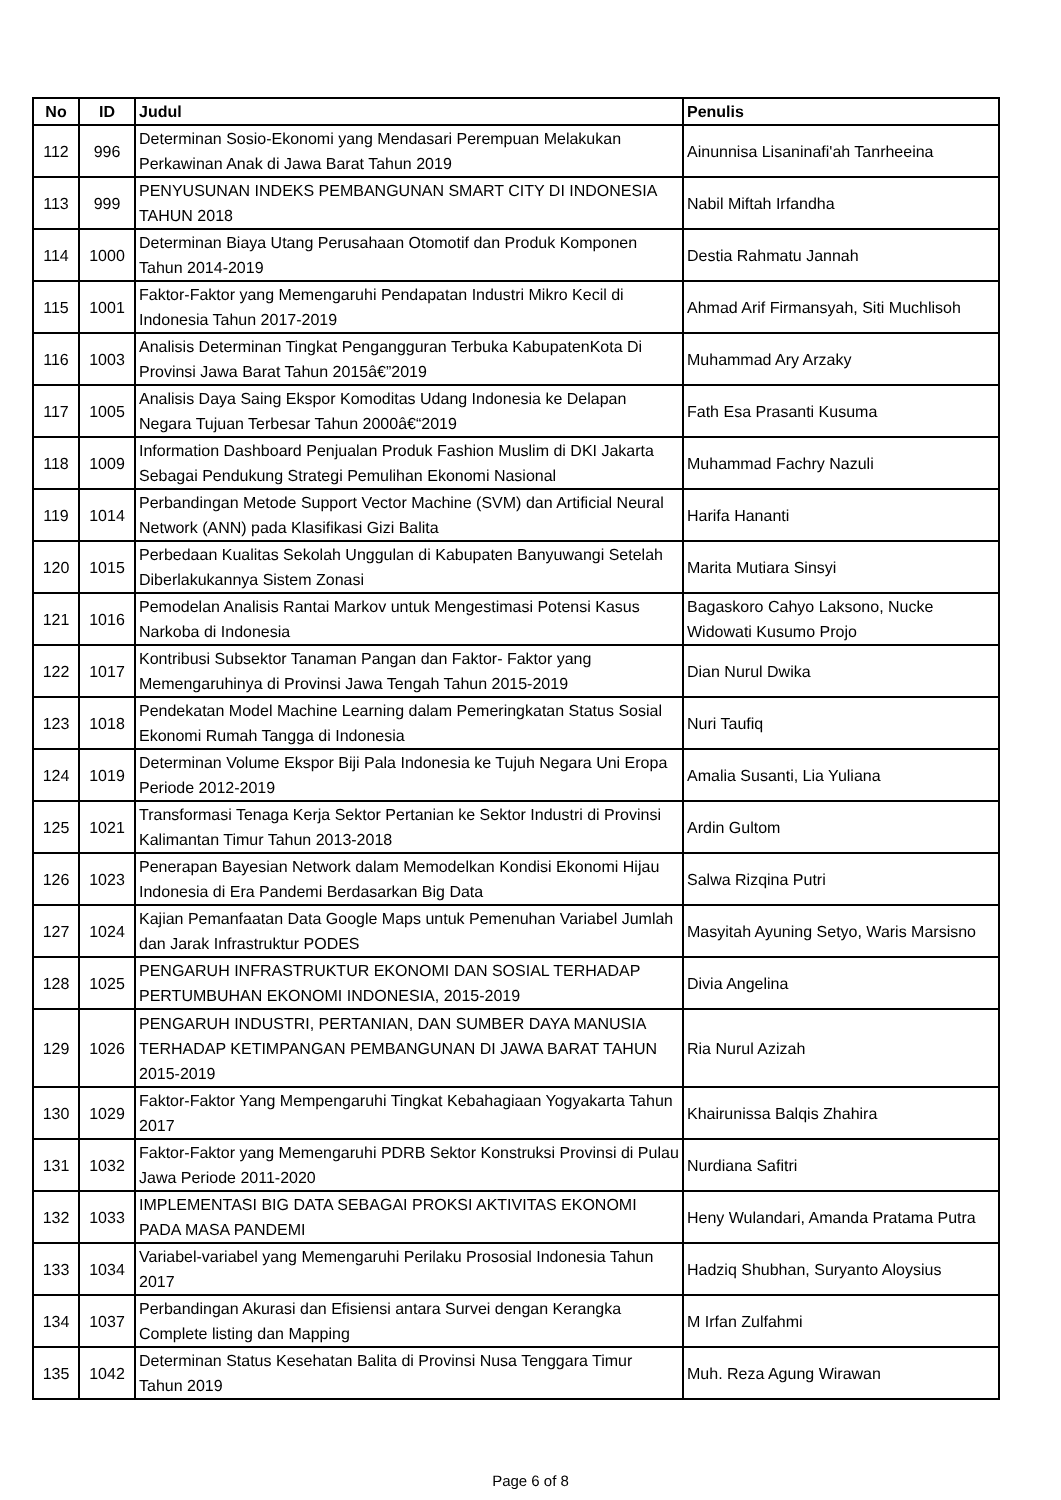| No | ID | Judul | Penulis |
| --- | --- | --- | --- |
| 112 | 996 | Determinan Sosio-Ekonomi yang Mendasari Perempuan Melakukan Perkawinan Anak di Jawa Barat Tahun 2019 | Ainunnisa Lisaninafi'ah Tanrheeina |
| 113 | 999 | PENYUSUNAN INDEKS PEMBANGUNAN SMART CITY DI INDONESIA TAHUN 2018 | Nabil Miftah Irfandha |
| 114 | 1000 | Determinan Biaya Utang Perusahaan Otomotif dan Produk Komponen Tahun 2014-2019 | Destia Rahmatu Jannah |
| 115 | 1001 | Faktor-Faktor yang Memengaruhi Pendapatan Industri Mikro Kecil di Indonesia Tahun 2017-2019 | Ahmad Arif Firmansyah, Siti Muchlisoh |
| 116 | 1003 | Analisis Determinan Tingkat Pengangguran Terbuka KabupatenKota Di Provinsi Jawa Barat Tahun 2015â€”2019 | Muhammad Ary Arzaky |
| 117 | 1005 | Analisis Daya Saing Ekspor Komoditas Udang Indonesia ke Delapan Negara Tujuan Terbesar Tahun 2000â€“2019 | Fath Esa Prasanti Kusuma |
| 118 | 1009 | Information Dashboard Penjualan Produk Fashion Muslim di DKI Jakarta Sebagai Pendukung Strategi Pemulihan Ekonomi Nasional | Muhammad Fachry Nazuli |
| 119 | 1014 | Perbandingan Metode Support Vector Machine (SVM) dan Artificial Neural Network (ANN) pada Klasifikasi Gizi Balita | Harifa Hananti |
| 120 | 1015 | Perbedaan Kualitas Sekolah Unggulan di Kabupaten Banyuwangi Setelah Diberlakukannya Sistem Zonasi | Marita Mutiara Sinsyi |
| 121 | 1016 | Pemodelan Analisis Rantai Markov untuk Mengestimasi Potensi Kasus Narkoba di Indonesia | Bagaskoro Cahyo Laksono, Nucke Widowati Kusumo Projo |
| 122 | 1017 | Kontribusi Subsektor Tanaman Pangan dan Faktor- Faktor yang Memengaruhinya di Provinsi Jawa Tengah Tahun 2015-2019 | Dian Nurul Dwika |
| 123 | 1018 | Pendekatan Model Machine Learning dalam Pemeringkatan Status Sosial Ekonomi Rumah Tangga di Indonesia | Nuri Taufiq |
| 124 | 1019 | Determinan Volume Ekspor Biji Pala Indonesia ke Tujuh Negara Uni Eropa Periode 2012-2019 | Amalia Susanti, Lia Yuliana |
| 125 | 1021 | Transformasi Tenaga Kerja Sektor Pertanian ke Sektor Industri di Provinsi Kalimantan Timur Tahun 2013-2018 | Ardin Gultom |
| 126 | 1023 | Penerapan Bayesian Network dalam Memodelkan Kondisi Ekonomi Hijau Indonesia di Era Pandemi Berdasarkan Big Data | Salwa Rizqina Putri |
| 127 | 1024 | Kajian Pemanfaatan Data Google Maps untuk Pemenuhan Variabel Jumlah dan Jarak Infrastruktur PODES | Masyitah Ayuning Setyo, Waris Marsisno |
| 128 | 1025 | PENGARUH INFRASTRUKTUR EKONOMI DAN SOSIAL TERHADAP PERTUMBUHAN EKONOMI INDONESIA, 2015-2019 | Divia Angelina |
| 129 | 1026 | PENGARUH INDUSTRI, PERTANIAN, DAN SUMBER DAYA MANUSIA TERHADAP KETIMPANGAN PEMBANGUNAN DI JAWA BARAT TAHUN 2015-2019 | Ria Nurul Azizah |
| 130 | 1029 | Faktor-Faktor Yang Mempengaruhi Tingkat Kebahagiaan Yogyakarta Tahun 2017 | Khairunissa Balqis Zhahira |
| 131 | 1032 | Faktor-Faktor yang Memengaruhi PDRB Sektor Konstruksi Provinsi di Pulau Jawa Periode 2011-2020 | Nurdiana Safitri |
| 132 | 1033 | IMPLEMENTASI BIG DATA SEBAGAI PROKSI AKTIVITAS EKONOMI PADA MASA PANDEMI | Heny Wulandari, Amanda Pratama Putra |
| 133 | 1034 | Variabel-variabel yang Memengaruhi Perilaku Prososial Indonesia Tahun 2017 | Hadziq Shubhan, Suryanto Aloysius |
| 134 | 1037 | Perbandingan Akurasi dan Efisiensi antara Survei dengan Kerangka Complete listing dan Mapping | M Irfan Zulfahmi |
| 135 | 1042 | Determinan Status Kesehatan Balita di Provinsi Nusa Tenggara Timur Tahun 2019 | Muh. Reza Agung Wirawan |
Page 6 of 8